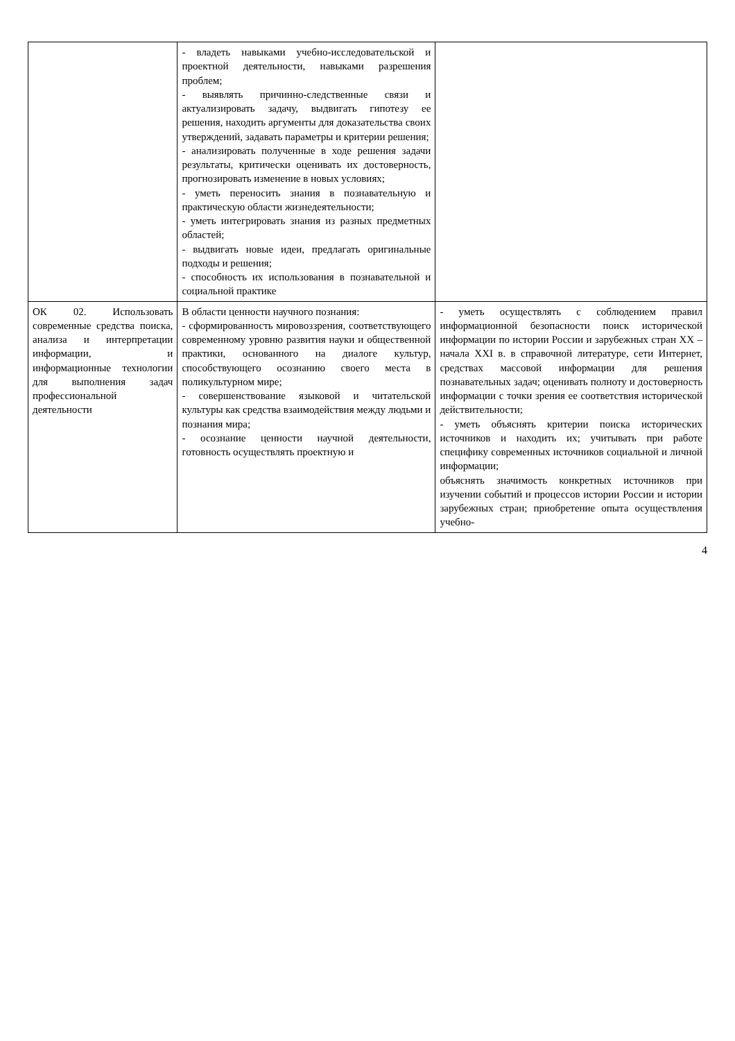| | - владеть навыками учебно-исследовательской и проектной деятельности, навыками разрешения проблем; - выявлять причинно-следственные связи и актуализировать задачу, выдвигать гипотезу ее решения, находить аргументы для доказательства своих утверждений, задавать параметры и критерии решения; - анализировать полученные в ходе решения задачи результаты, критически оценивать их достоверность, прогнозировать изменение в новых условиях; - уметь переносить знания в познавательную и практическую области жизнедеятельности; - уметь интегрировать знания из разных предметных областей; - выдвигать новые идеи, предлагать оригинальные подходы и решения; - способность их использования в познавательной и социальной практике | |
| ОК 02. Использовать современные средства поиска, анализа и интерпретации информации, и информационные технологии для выполнения задач профессиональной деятельности | В области ценности научного познания: - сформированность мировоззрения, соответствующего современному уровню развития науки и общественной практики, основанного на диалоге культур, способствующего осознанию своего места в поликультурном мире; - совершенствование языковой и читательской культуры как средства взаимодействия между людьми и познания мира; - осознание ценности научной деятельности, готовность осуществлять проектную и | - уметь осуществлять с соблюдением правил информационной безопасности поиск исторической информации по истории России и зарубежных стран XX – начала XXI в. в справочной литературе, сети Интернет, средствах массовой информации для решения познавательных задач; оценивать полноту и достоверность информации с точки зрения ее соответствия исторической действительности; - уметь объяснять критерии поиска исторических источников и находить их; учитывать при работе специфику современных источников социальной и личной информации; объяснять значимость конкретных источников при изучении событий и процессов истории России и истории зарубежных стран; приобретение опыта осуществления учебно- |
4